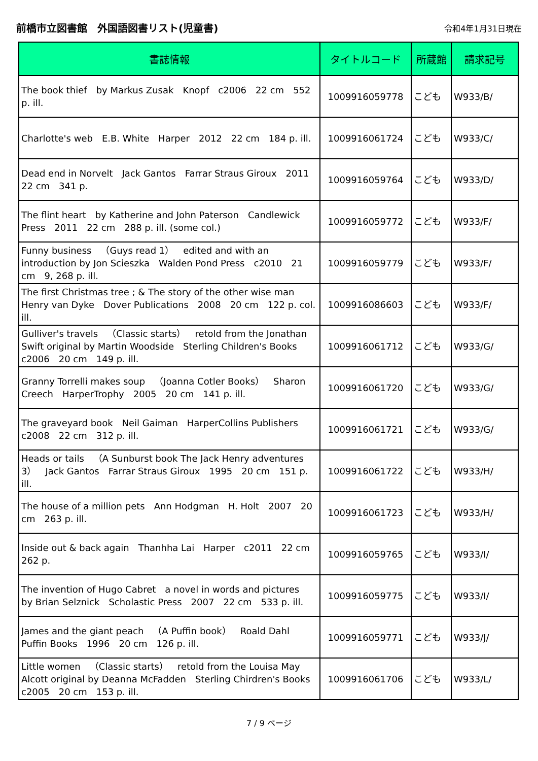前橋市立図書館　外国語図書リスト(児童書)
令和4年1月31日現在
| 書誌情報 | タイトルコード | 所蔵館 | 請求記号 |
| --- | --- | --- | --- |
| The book thief by Markus Zusak Knopf c2006 22 cm 552 p. ill. | 1009916059778 | こども | W933/B/ |
| Charlotte's web E.B. White Harper 2012 22 cm 184 p. ill. | 1009916061724 | こども | W933/C/ |
| Dead end in Norvelt Jack Gantos Farrar Straus Giroux 2011 22 cm 341 p. | 1009916059764 | こども | W933/D/ |
| The flint heart by Katherine and John Paterson Candlewick Press 2011 22 cm 288 p. ill. (some col.) | 1009916059772 | こども | W933/F/ |
| Funny business （Guys read 1） edited and with an introduction by Jon Scieszka Walden Pond Press c2010 21 cm 9, 268 p. ill. | 1009916059779 | こども | W933/F/ |
| The first Christmas tree ; & The story of the other wise man Henry van Dyke Dover Publications 2008 20 cm 122 p. col. ill. | 1009916086603 | こども | W933/F/ |
| Gulliver's travels （Classic starts） retold from the Jonathan Swift original by Martin Woodside Sterling Children's Books c2006 20 cm 149 p. ill. | 1009916061712 | こども | W933/G/ |
| Granny Torrelli makes soup （Joanna Cotler Books） Sharon Creech HarperTrophy 2005 20 cm 141 p. ill. | 1009916061720 | こども | W933/G/ |
| The graveyard book Neil Gaiman HarperCollins Publishers c2008 22 cm 312 p. ill. | 1009916061721 | こども | W933/G/ |
| Heads or tails （A Sunburst book The Jack Henry adventures 3） Jack Gantos Farrar Straus Giroux 1995 20 cm 151 p. ill. | 1009916061722 | こども | W933/H/ |
| The house of a million pets Ann Hodgman H. Holt 2007 20 cm 263 p. ill. | 1009916061723 | こども | W933/H/ |
| Inside out & back again Thanhha Lai Harper c2011 22 cm 262 p. | 1009916059765 | こども | W933/I/ |
| The invention of Hugo Cabret a novel in words and pictures by Brian Selznick Scholastic Press 2007 22 cm 533 p. ill. | 1009916059775 | こども | W933/I/ |
| James and the giant peach （A Puffin book） Roald Dahl Puffin Books 1996 20 cm 126 p. ill. | 1009916059771 | こども | W933/J/ |
| Little women （Classic starts） retold from the Louisa May Alcott original by Deanna McFadden Sterling Chirdren's Books c2005 20 cm 153 p. ill. | 1009916061706 | こども | W933/L/ |
7 / 9 ページ